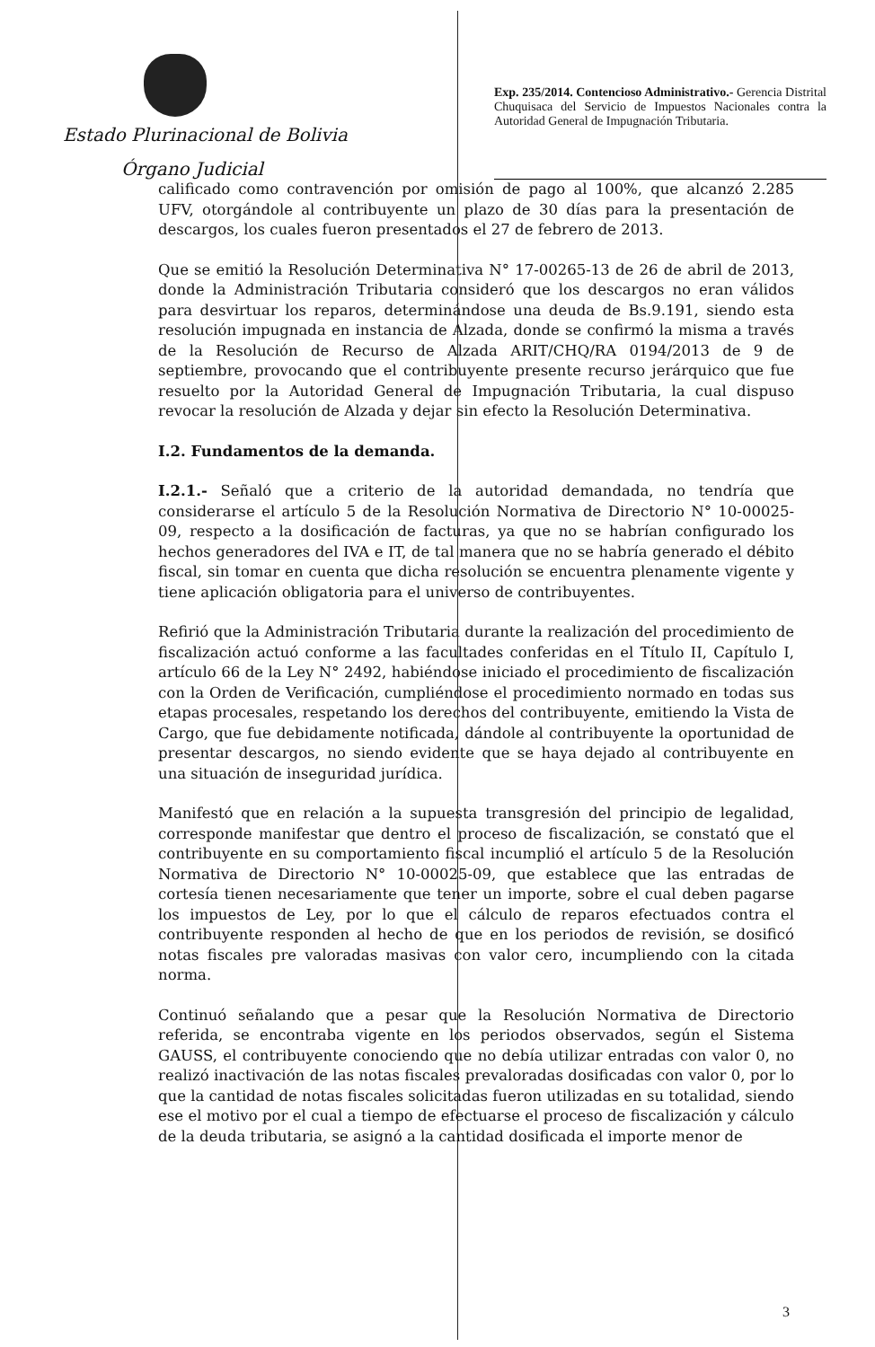Estado Plurinacional de Bolivia
Órgano Judicial
Exp. 235/2014. Contencioso Administrativo.- Gerencia Distrital Chuquisaca del Servicio de Impuestos Nacionales contra la Autoridad General de Impugnación Tributaria.
calificado como contravención por omisión de pago al 100%, que alcanzó 2.285 UFV, otorgándole al contribuyente un plazo de 30 días para la presentación de descargos, los cuales fueron presentados el 27 de febrero de 2013.
Que se emitió la Resolución Determinativa N° 17-00265-13 de 26 de abril de 2013, donde la Administración Tributaria consideró que los descargos no eran válidos para desvirtuar los reparos, determinándose una deuda de Bs.9.191, siendo esta resolución impugnada en instancia de Alzada, donde se confirmó la misma a través de la Resolución de Recurso de Alzada ARIT/CHQ/RA 0194/2013 de 9 de septiembre, provocando que el contribuyente presente recurso jerárquico que fue resuelto por la Autoridad General de Impugnación Tributaria, la cual dispuso revocar la resolución de Alzada y dejar sin efecto la Resolución Determinativa.
I.2. Fundamentos de la demanda.
I.2.1.- Señaló que a criterio de la autoridad demandada, no tendría que considerarse el artículo 5 de la Resolución Normativa de Directorio N° 10-00025-09, respecto a la dosificación de facturas, ya que no se habrían configurado los hechos generadores del IVA e IT, de tal manera que no se habría generado el débito fiscal, sin tomar en cuenta que dicha resolución se encuentra plenamente vigente y tiene aplicación obligatoria para el universo de contribuyentes.
Refirió que la Administración Tributaria durante la realización del procedimiento de fiscalización actuó conforme a las facultades conferidas en el Título II, Capítulo I, artículo 66 de la Ley N° 2492, habiéndose iniciado el procedimiento de fiscalización con la Orden de Verificación, cumpliéndose el procedimiento normado en todas sus etapas procesales, respetando los derechos del contribuyente, emitiendo la Vista de Cargo, que fue debidamente notificada, dándole al contribuyente la oportunidad de presentar descargos, no siendo evidente que se haya dejado al contribuyente en una situación de inseguridad jurídica.
Manifestó que en relación a la supuesta transgresión del principio de legalidad, corresponde manifestar que dentro el proceso de fiscalización, se constató que el contribuyente en su comportamiento fiscal incumplió el artículo 5 de la Resolución Normativa de Directorio N° 10-00025-09, que establece que las entradas de cortesía tienen necesariamente que tener un importe, sobre el cual deben pagarse los impuestos de Ley, por lo que el cálculo de reparos efectuados contra el contribuyente responden al hecho de que en los periodos de revisión, se dosificó notas fiscales pre valoradas masivas con valor cero, incumpliendo con la citada norma.
Continuó señalando que a pesar que la Resolución Normativa de Directorio referida, se encontraba vigente en los periodos observados, según el Sistema GAUSS, el contribuyente conociendo que no debía utilizar entradas con valor 0, no realizó inactivación de las notas fiscales prevaloradas dosificadas con valor 0, por lo que la cantidad de notas fiscales solicitadas fueron utilizadas en su totalidad, siendo ese el motivo por el cual a tiempo de efectuarse el proceso de fiscalización y cálculo de la deuda tributaria, se asignó a la cantidad dosificada el importe menor de
3